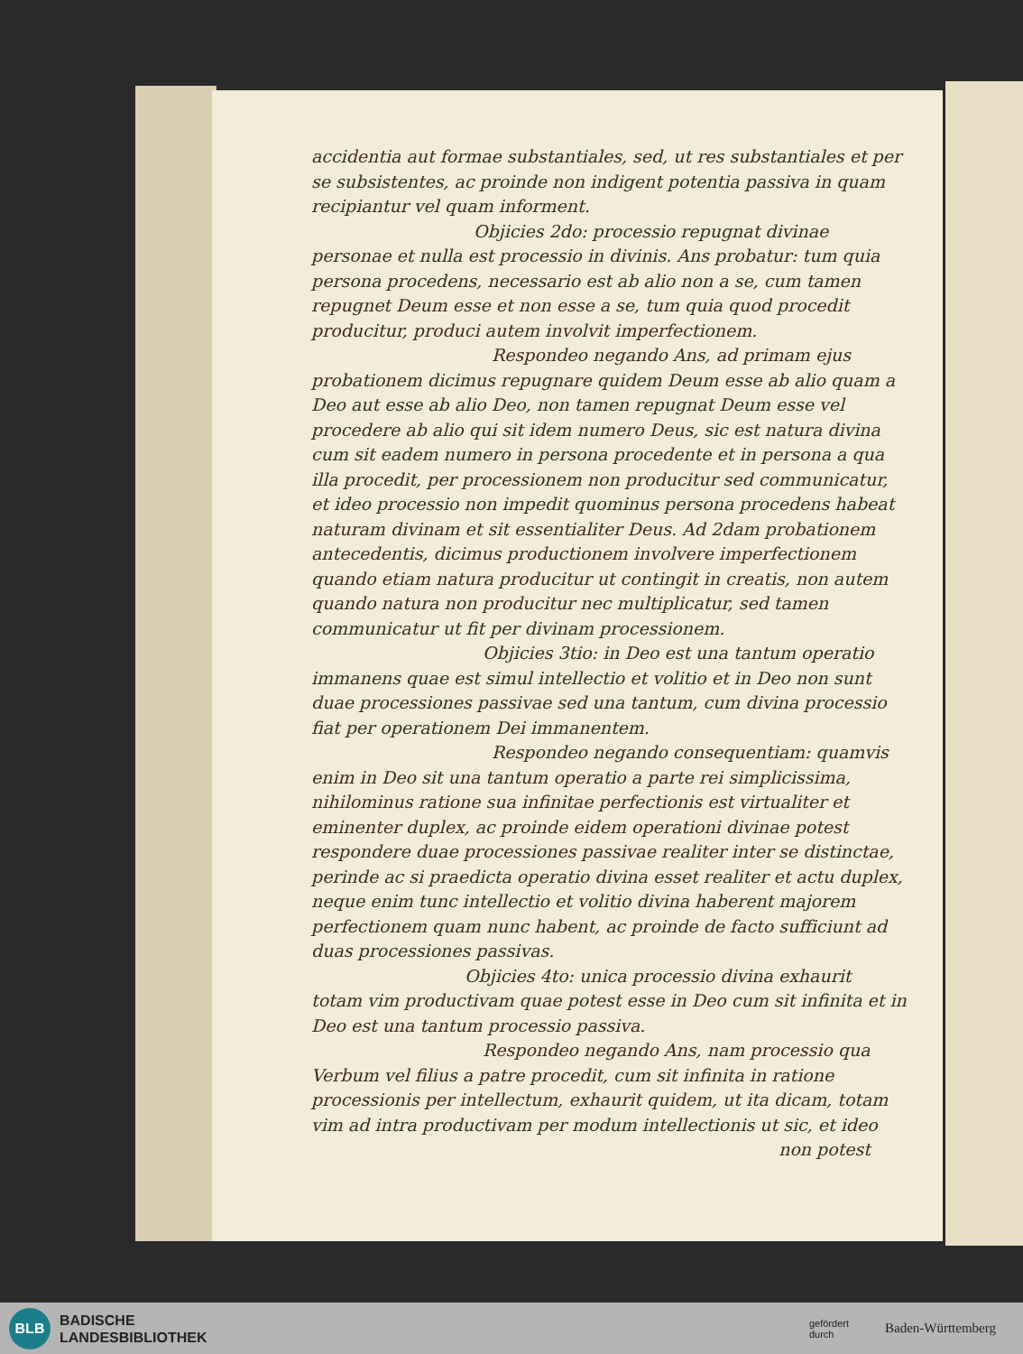accidentia aut formae substantiales, sed, ut res substantiales et per se subsistentes, ac proinde non indigent potentia passiva in quam recipiantur vel quam informent.
Objicies 2do: processio repugnat divinae personae et nulla est processio in divinis. Ans probatur: tum quia persona procedens, necessario est ab alio non a se, cum tamen repugnet Deum esse et non esse a se, tum quia quod procedit producitur, produci autem involvit imperfectionem.
Respondeo negando Ans, ad primam ejus probationem dicimus repugnare quidem Deum esse ab alio quam a Deo aut esse ab alio Deo, non tamen repugnat Deum esse vel procedere ab alio qui sit idem numero Deus, sic est natura divina cum sit eadem numero in persona procedente et in persona a qua illa procedit, per processionem non producitur sed communicatur, et ideo processio non impedit quominus persona procedens habeat naturam divinam et sit essentialiter Deus. Ad 2dam probationem antecedentis, dicimus productionem involvere imperfectionem quando etiam natura producitur ut contingit in creatis, non autem quando natura non producitur nec multiplicatur, sed tamen communicatur ut fit per divinam processionem.
Objicies 3tio: in Deo est una tantum operatio immanens quae est simul intellectio et volitio et in Deo non sunt duae processiones passivae sed una tantum, cum divina processio fiat per operationem Dei immanentem.
Respondeo negando consequentiam: quamvis enim in Deo sit una tantum operatio a parte rei simplicissima, nihilominus ratione sua infinitae perfectionis est virtualiter et eminenter duplex, ac proinde eidem operationi divinae potest respondere duae processiones passivae realiter inter se distinctae, perinde ac si praedicta operatio divina esset realiter et actu duplex, neque enim tunc intellectio et volitio divina haberent majorem perfectionem quam nunc habent, ac proinde de facto sufficiunt ad duas processiones passivas.
Objicies 4to: unica processio divina exhaurit totam vim productivam quae potest esse in Deo cum sit infinita et in Deo est una tantum processio passiva.
Respondeo negando Ans, nam processio qua Verbum vel filius a patre procedit, cum sit infinita in ratione processionis per intellectum, exhaurit quidem, ut ita dicam, totam vim ad intra productivam per modum intellectionis ut sic, et ideo
non potest
BLB
BADISCHE
LANDESBIBLIOTHEK
gefördert
durch Baden-Württemberg